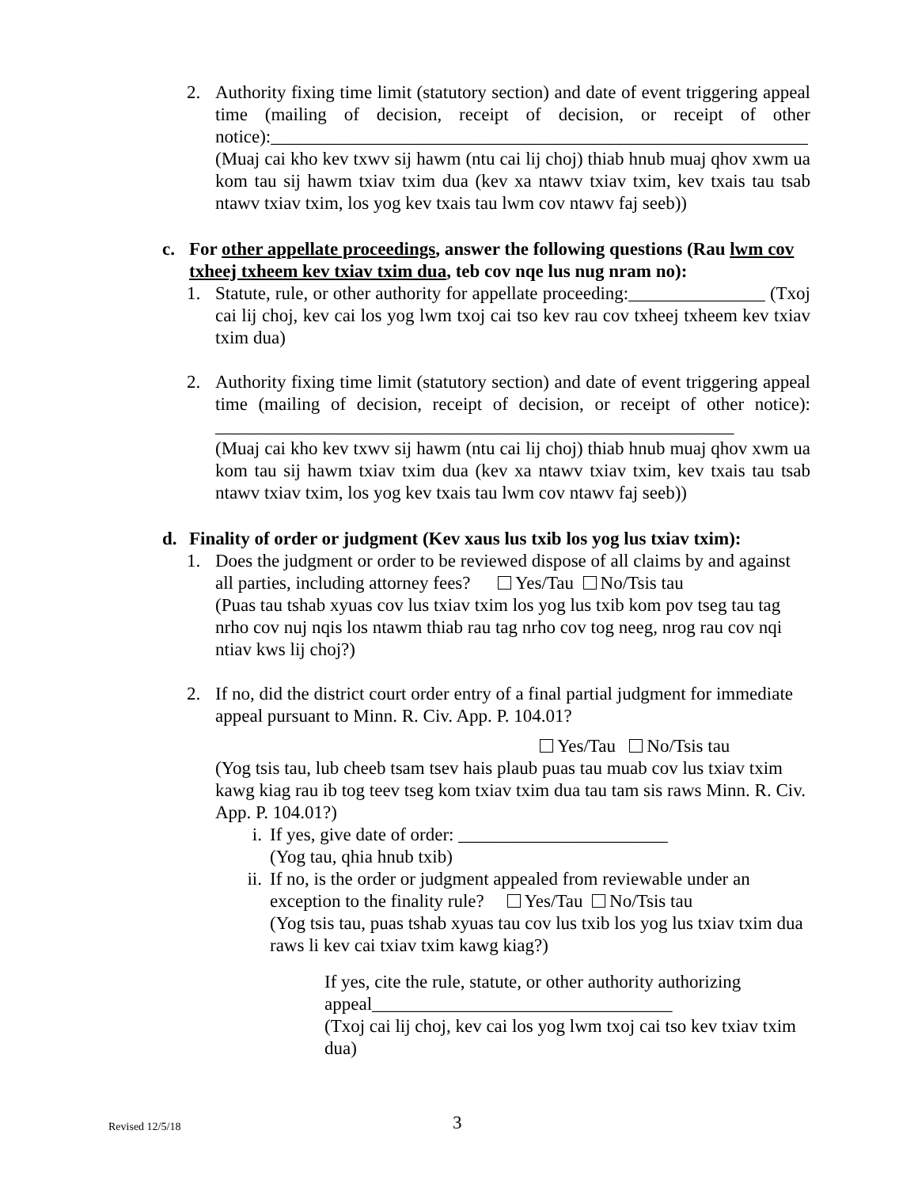2. Authority fixing time limit (statutory section) and date of event triggering appeal time (mailing of decision, receipt of decision, or receipt of other notice):___________________________________________________________
(Muaj cai kho kev txwv sij hawm (ntu cai lij choj) thiab hnub muaj qhov xwm ua kom tau sij hawm txiav txim dua (kev xa ntawv txiav txim, kev txais tau tsab ntawv txiav txim, los yog kev txais tau lwm cov ntawv faj seeb))
c. For other appellate proceedings, answer the following questions (Rau lwm cov txheej txheem kev txiav txim dua, teb cov nqe lus nug nram no):
1. Statute, rule, or other authority for appellate proceeding:_______________ (Txoj cai lij choj, kev cai los yog lwm txoj cai tso kev rau cov txheej txheem kev txiav txim dua)
2. Authority fixing time limit (statutory section) and date of event triggering appeal time (mailing of decision, receipt of decision, or receipt of other notice): _________________________________________________________
(Muaj cai kho kev txwv sij hawm (ntu cai lij choj) thiab hnub muaj qhov xwm ua kom tau sij hawm txiav txim dua (kev xa ntawv txiav txim, kev txais tau tsab ntawv txiav txim, los yog kev txais tau lwm cov ntawv faj seeb))
d. Finality of order or judgment (Kev xaus lus txib los yog lus txiav txim):
1. Does the judgment or order to be reviewed dispose of all claims by and against all parties, including attorney fees? Yes/Tau No/Tsis tau
(Puas tau tshab xyuas cov lus txiav txim los yog lus txib kom pov tseg tau tag nrho cov nuj nqis los ntawm thiab rau tag nrho cov tog neeg, nrog rau cov nqi ntiav kws lij choj?)
2. If no, did the district court order entry of a final partial judgment for immediate appeal pursuant to Minn. R. Civ. App. P. 104.01?
Yes/Tau No/Tsis tau
(Yog tsis tau, lub cheeb tsam tsev hais plaub puas tau muab cov lus txiav txim kawg kiag rau ib tog teev tseg kom txiav txim dua tau tam sis raws Minn. R. Civ. App. P. 104.01?)
i. If yes, give date of order: _______________________
(Yog tau, qhia hnub txib)
ii. If no, is the order or judgment appealed from reviewable under an exception to the finality rule? Yes/Tau No/Tsis tau
(Yog tsis tau, puas tshab xyuas tau cov lus txib los yog lus txiav txim dua raws li kev cai txiav txim kawg kiag?)
If yes, cite the rule, statute, or other authority authorizing appeal_________________________________
(Txoj cai lij choj, kev cai los yog lwm txoj cai tso kev txiav txim dua)
Revised 12/5/18 3